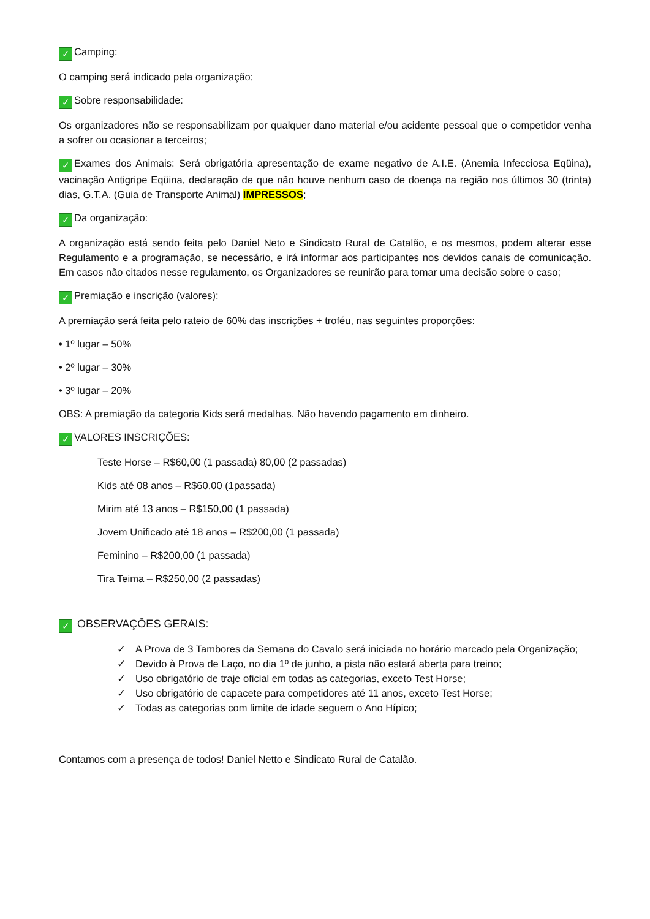✓ Camping:
O camping será indicado pela organização;
✓ Sobre responsabilidade:
Os organizadores não se responsabilizam por qualquer dano material e/ou acidente pessoal que o competidor venha a sofrer ou ocasionar a terceiros;
✓ Exames dos Animais: Será obrigatória apresentação de exame negativo de A.I.E. (Anemia Infecciosa Eqüina), vacinação Antigripe Eqüina, declaração de que não houve nenhum caso de doença na região nos últimos 30 (trinta) dias, G.T.A. (Guia de Transporte Animal) IMPRESSOS;
✓ Da organização:
A organização está sendo feita pelo Daniel Neto e Sindicato Rural de Catalão, e os mesmos, podem alterar esse Regulamento e a programação, se necessário, e irá informar aos participantes nos devidos canais de comunicação. Em casos não citados nesse regulamento, os Organizadores se reunirão para tomar uma decisão sobre o caso;
✓ Premiação e inscrição (valores):
A premiação será feita pelo rateio de 60% das inscrições + troféu, nas seguintes proporções:
• 1º lugar – 50%
• 2º lugar – 30%
• 3º lugar – 20%
OBS: A premiação da categoria Kids será medalhas. Não havendo pagamento em dinheiro.
✓ VALORES INSCRIÇÕES:
Teste Horse – R$60,00 (1 passada) 80,00 (2 passadas)
Kids até 08 anos – R$60,00 (1passada)
Mirim até 13 anos – R$150,00 (1 passada)
Jovem Unificado até 18 anos – R$200,00 (1 passada)
Feminino – R$200,00 (1 passada)
Tira Teima – R$250,00 (2 passadas)
✓ OBSERVAÇÕES GERAIS:
✓ A Prova de 3 Tambores da Semana do Cavalo será iniciada no horário marcado pela Organização;
✓ Devido à Prova de Laço, no dia 1º de junho, a pista não estará aberta para treino;
✓ Uso obrigatório de traje oficial em todas as categorias, exceto Test Horse;
✓ Uso obrigatório de capacete para competidores até 11 anos, exceto Test Horse;
✓ Todas as categorias com limite de idade seguem o Ano Hípico;
Contamos com a presença de todos! Daniel Netto e Sindicato Rural de Catalão.